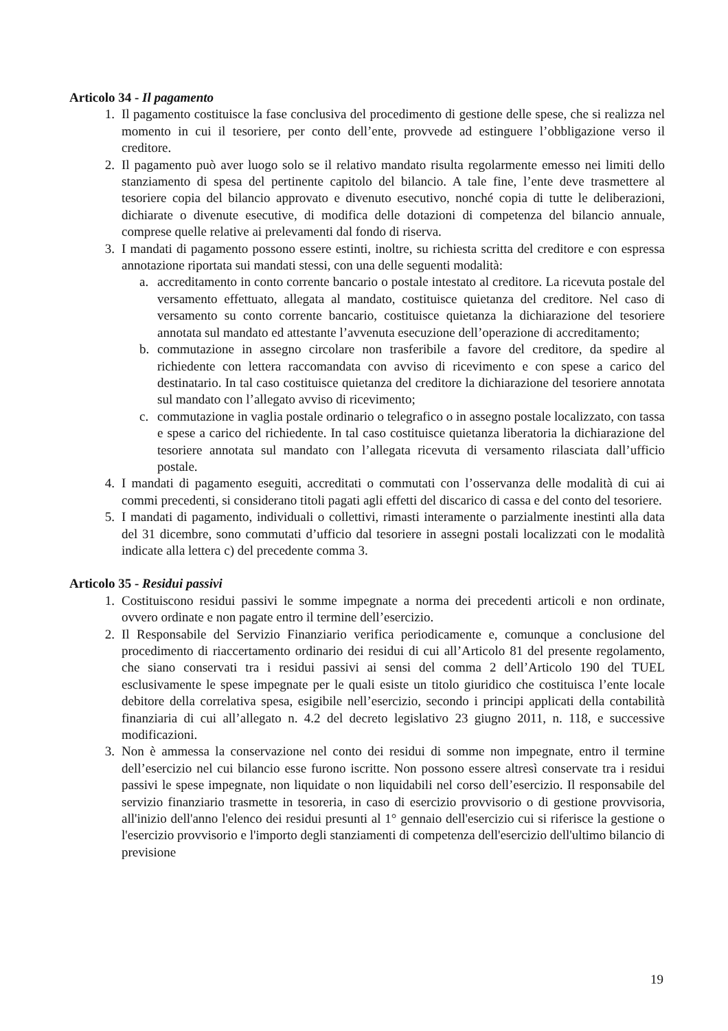Articolo 34 - Il pagamento
1. Il pagamento costituisce la fase conclusiva del procedimento di gestione delle spese, che si realizza nel momento in cui il tesoriere, per conto dell’ente, provvede ad estinguere l’obbligazione verso il creditore.
2. Il pagamento può aver luogo solo se il relativo mandato risulta regolarmente emesso nei limiti dello stanziamento di spesa del pertinente capitolo del bilancio. A tale fine, l’ente deve trasmettere al tesoriere copia del bilancio approvato e divenuto esecutivo, nonché copia di tutte le deliberazioni, dichiarate o divenute esecutive, di modifica delle dotazioni di competenza del bilancio annuale, comprese quelle relative ai prelevamenti dal fondo di riserva.
3. I mandati di pagamento possono essere estinti, inoltre, su richiesta scritta del creditore e con espressa annotazione riportata sui mandati stessi, con una delle seguenti modalità:
a. accreditamento in conto corrente bancario o postale intestato al creditore. La ricevuta postale del versamento effettuato, allegata al mandato, costituisce quietanza del creditore. Nel caso di versamento su conto corrente bancario, costituisce quietanza la dichiarazione del tesoriere annotata sul mandato ed attestante l’avvenuta esecuzione dell’operazione di accreditamento;
b. commutazione in assegno circolare non trasferibile a favore del creditore, da spedire al richiedente con lettera raccomandata con avviso di ricevimento e con spese a carico del destinatario. In tal caso costituisce quietanza del creditore la dichiarazione del tesoriere annotata sul mandato con l’allegato avviso di ricevimento;
c. commutazione in vaglia postale ordinario o telegrafico o in assegno postale localizzato, con tassa e spese a carico del richiedente. In tal caso costituisce quietanza liberatoria la dichiarazione del tesoriere annotata sul mandato con l’allegata ricevuta di versamento rilasciata dall’ufficio postale.
4. I mandati di pagamento eseguiti, accreditati o commutati con l’osservanza delle modalità di cui ai commi precedenti, si considerano titoli pagati agli effetti del discarico di cassa e del conto del tesoriere.
5. I mandati di pagamento, individuali o collettivi, rimasti interamente o parzialmente inestinti alla data del 31 dicembre, sono commutati d’ufficio dal tesoriere in assegni postali localizzati con le modalità indicate alla lettera c) del precedente comma 3.
Articolo 35 - Residui passivi
1. Costituiscono residui passivi le somme impegnate a norma dei precedenti articoli e non ordinate, ovvero ordinate e non pagate entro il termine dell’esercizio.
2. Il Responsabile del Servizio Finanziario verifica periodicamente e, comunque a conclusione del procedimento di riaccertamento ordinario dei residui di cui all’Articolo 81 del presente regolamento, che siano conservati tra i residui passivi ai sensi del comma 2 dell’Articolo 190 del TUEL esclusivamente le spese impegnate per le quali esiste un titolo giuridico che costituisca l’ente locale debitore della correlativa spesa, esigibile nell’esercizio, secondo i principi applicati della contabilità finanziaria di cui all’allegato n. 4.2 del decreto legislativo 23 giugno 2011, n. 118, e successive modificazioni.
3. Non è ammessa la conservazione nel conto dei residui di somme non impegnate, entro il termine dell’esercizio nel cui bilancio esse furono iscritte. Non possono essere altresì conservate tra i residui passivi le spese impegnate, non liquidate o non liquidabili nel corso dell’esercizio. Il responsabile del servizio finanziario trasmette in tesoreria, in caso di esercizio provvisorio o di gestione provvisoria, all'inizio dell'anno l'elenco dei residui presunti al 1° gennaio dell'esercizio cui si riferisce la gestione o l'esercizio provvisorio e l'importo degli stanziamenti di competenza dell'esercizio dell'ultimo bilancio di previsione
19